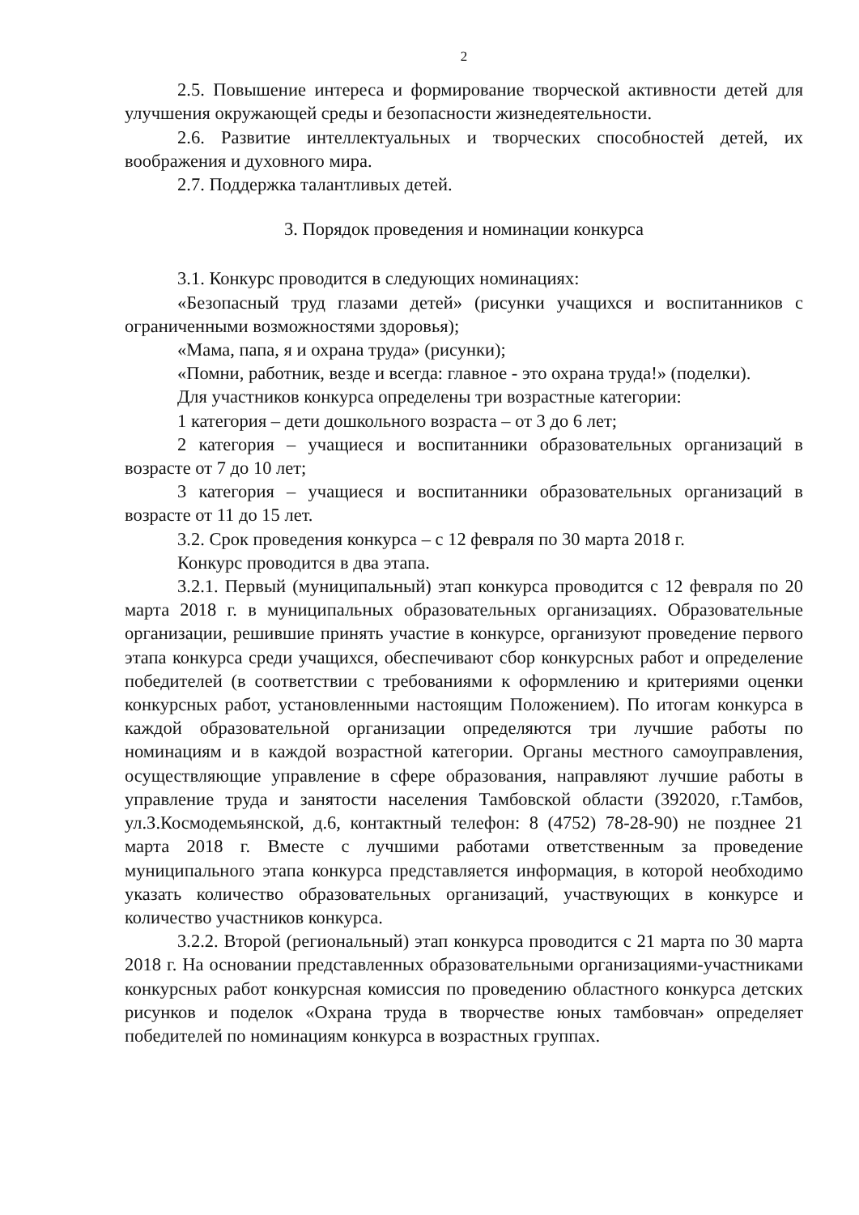2
2.5. Повышение интереса и формирование творческой активности детей для улучшения окружающей среды и безопасности жизнедеятельности.
2.6. Развитие интеллектуальных и творческих способностей детей, их воображения и духовного мира.
2.7. Поддержка талантливых детей.
3. Порядок проведения и номинации конкурса
3.1. Конкурс проводится в следующих номинациях:
«Безопасный труд глазами детей» (рисунки учащихся и воспитанников с ограниченными возможностями здоровья);
«Мама, папа, я и охрана труда» (рисунки);
«Помни, работник, везде и всегда: главное - это охрана труда!» (поделки).
Для участников конкурса определены три возрастные категории:
1 категория – дети дошкольного возраста – от 3 до 6 лет;
2 категория – учащиеся и воспитанники образовательных организаций в возрасте от 7 до 10 лет;
3 категория – учащиеся и воспитанники образовательных организаций в возрасте от 11 до 15 лет.
3.2. Срок проведения конкурса – с 12 февраля по 30 марта 2018 г.
Конкурс проводится в два этапа.
3.2.1. Первый (муниципальный) этап конкурса проводится с 12 февраля по 20 марта 2018 г. в муниципальных образовательных организациях. Образовательные организации, решившие принять участие в конкурсе, организуют проведение первого этапа конкурса среди учащихся, обеспечивают сбор конкурсных работ и определение победителей (в соответствии с требованиями к оформлению и критериями оценки конкурсных работ, установленными настоящим Положением). По итогам конкурса в каждой образовательной организации определяются три лучшие работы по номинациям и в каждой возрастной категории. Органы местного самоуправления, осуществляющие управление в сфере образования, направляют лучшие работы в управление труда и занятости населения Тамбовской области (392020, г.Тамбов, ул.З.Космодемьянской, д.6, контактный телефон: 8 (4752) 78-28-90) не позднее 21 марта 2018 г. Вместе с лучшими работами ответственным за проведение муниципального этапа конкурса представляется информация, в которой необходимо указать количество образовательных организаций, участвующих в конкурсе и количество участников конкурса.
3.2.2. Второй (региональный) этап конкурса проводится с 21 марта по 30 марта 2018 г. На основании представленных образовательными организациями-участниками конкурсных работ конкурсная комиссия по проведению областного конкурса детских рисунков и поделок «Охрана труда в творчестве юных тамбовчан» определяет победителей по номинациям конкурса в возрастных группах.